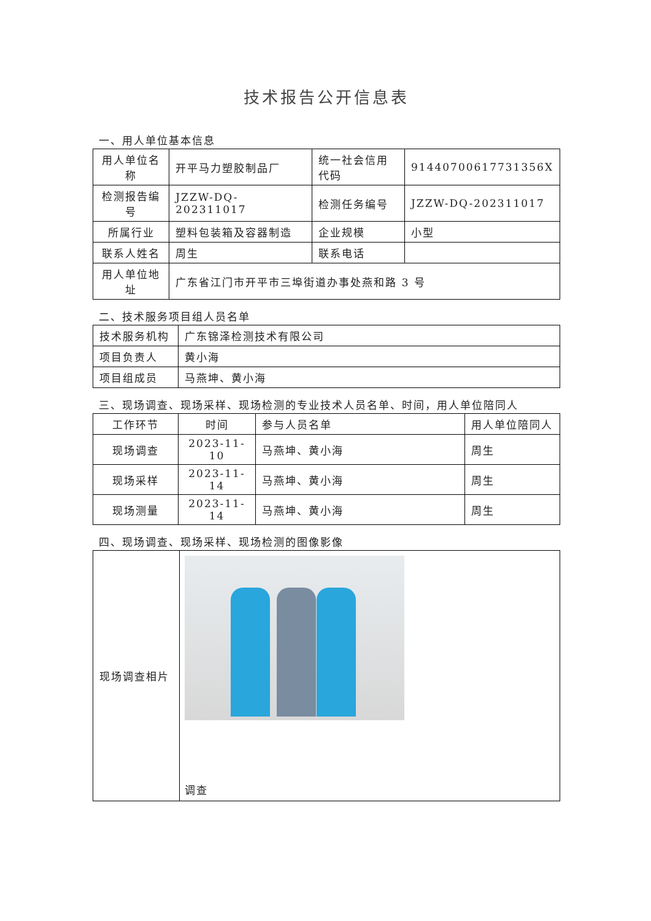技术报告公开信息表
一、用人单位基本信息
| 用人单位名称 | 开平马力塑胶制品厂 | 统一社会信用代码 | 91440700617731356X |
| 检测报告编号 | JZZW-DQ-202311017 | 检测任务编号 | JZZW-DQ-202311017 |
| 所属行业 | 塑料包装箱及容器制造 | 企业规模 | 小型 |
| 联系人姓名 | 周生 | 联系电话 | |
| 用人单位地址 | 广东省江门市开平市三埠街道办事处燕和路 3 号 | | |
二、技术服务项目组人员名单
| 技术服务机构 | 广东锦泽检测技术有限公司 |
| 项目负责人 | 黄小海 |
| 项目组成员 | 马燕坤、黄小海 |
三、现场调查、现场采样、现场检测的专业技术人员名单、时间，用人单位陪同人
| 工作环节 | 时间 | 参与人员名单 | 用人单位陪同人 |
| 现场调查 | 2023-11-10 | 马燕坤、黄小海 | 周生 |
| 现场采样 | 2023-11-14 | 马燕坤、黄小海 | 周生 |
| 现场测量 | 2023-11-14 | 马燕坤、黄小海 | 周生 |
四、现场调查、现场采样、现场检测的图像影像
| 现场调查相片 | 调查 |